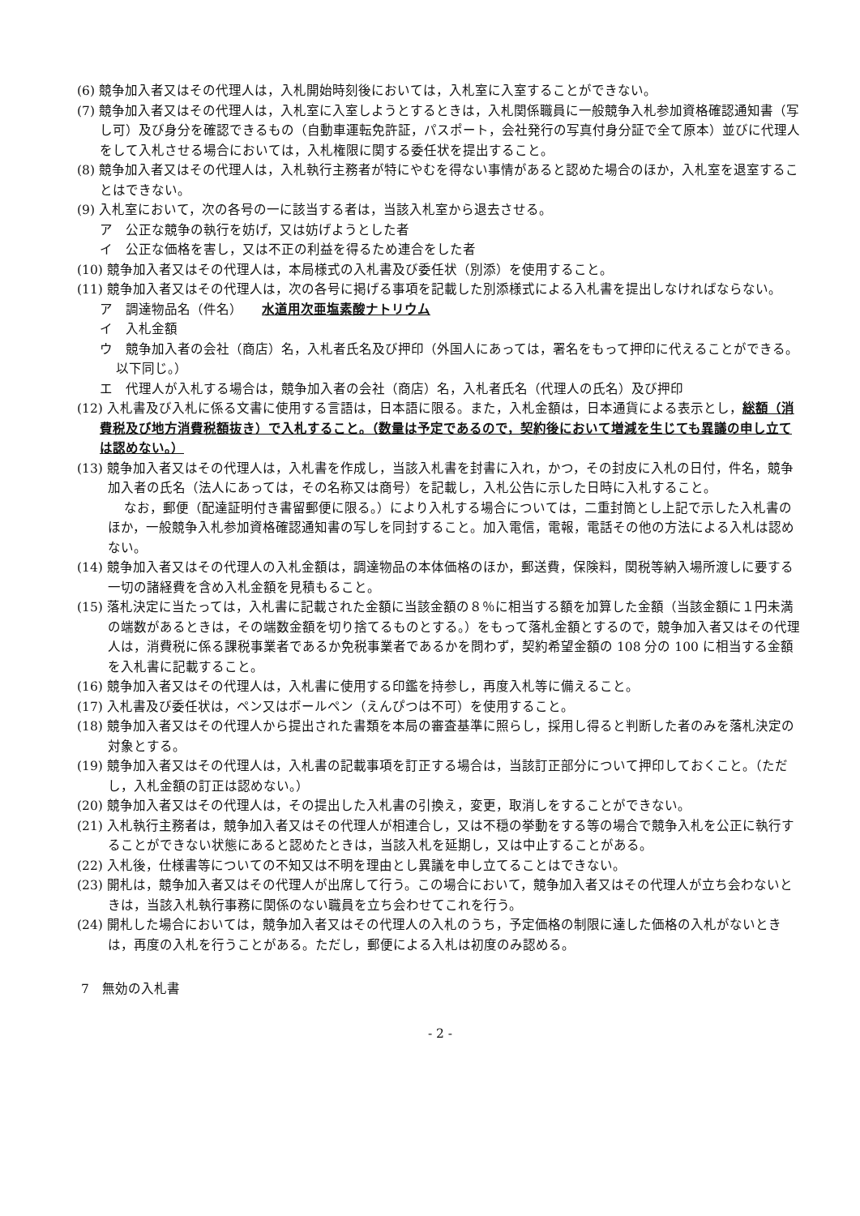(6) 競争加入者又はその代理人は，入札開始時刻後においては，入札室に入室することができない。
(7) 競争加入者又はその代理人は，入札室に入室しようとするときは，入札関係職員に一般競争入札参加資格確認通知書（写し可）及び身分を確認できるもの（自動車運転免許証，パスポート，会社発行の写真付身分証で全て原本）並びに代理人をして入札させる場合においては，入札権限に関する委任状を提出すること。
(8) 競争加入者又はその代理人は，入札執行主務者が特にやむを得ない事情があると認めた場合のほか，入札室を退室することはできない。
(9) 入札室において，次の各号の一に該当する者は，当該入札室から退去させる。
ア　公正な競争の執行を妨げ，又は妨げようとした者
イ　公正な価格を害し，又は不正の利益を得るため連合をした者
(10) 競争加入者又はその代理人は，本局様式の入札書及び委任状（別添）を使用すること。
(11) 競争加入者又はその代理人は，次の各号に掲げる事項を記載した別添様式による入札書を提出しなければならない。
ア　調達物品名（件名）　　水道用次亜塩素酸ナトリウム
イ　入札金額
ウ　競争加入者の会社（商店）名，入札者氏名及び押印（外国人にあっては，署名をもって押印に代えることができる。以下同じ。）
エ　代理人が入札する場合は，競争加入者の会社（商店）名，入札者氏名（代理人の氏名）及び押印
(12) 入札書及び入札に係る文書に使用する言語は，日本語に限る。また，入札金額は，日本通貨による表示とし，総額（消費税及び地方消費税額抜き）で入札すること。（数量は予定であるので，契約後において増減を生じても異議の申し立ては認めない。）
(13) 競争加入者又はその代理人は，入札書を作成し，当該入札書を封書に入れ，かつ，その封皮に入札の日付，件名，競争加入者の氏名（法人にあっては，その名称又は商号）を記載し，入札公告に示した日時に入札すること。
なお，郵便（配達証明付き書留郵便に限る。）により入札する場合については，二重封筒とし上記で示した入札書のほか，一般競争入札参加資格確認通知書の写しを同封すること。加入電信，電報，電話その他の方法による入札は認めない。
(14) 競争加入者又はその代理人の入札金額は，調達物品の本体価格のほか，郵送費，保険料，関税等納入場所渡しに要する一切の諸経費を含め入札金額を見積もること。
(15) 落札決定に当たっては，入札書に記載された金額に当該金額の８％に相当する額を加算した金額（当該金額に１円未満の端数があるときは，その端数金額を切り捨てるものとする。）をもって落札金額とするので，競争加入者又はその代理人は，消費税に係る課税事業者であるか免税事業者であるかを問わず，契約希望金額の 108 分の 100 に相当する金額を入札書に記載すること。
(16) 競争加入者又はその代理人は，入札書に使用する印鑑を持参し，再度入札等に備えること。
(17) 入札書及び委任状は，ペン又はボールペン（えんぴつは不可）を使用すること。
(18) 競争加入者又はその代理人から提出された書類を本局の審査基準に照らし，採用し得ると判断した者のみを落札決定の対象とする。
(19) 競争加入者又はその代理人は，入札書の記載事項を訂正する場合は，当該訂正部分について押印しておくこと。（ただし，入札金額の訂正は認めない。）
(20) 競争加入者又はその代理人は，その提出した入札書の引換え，変更，取消しをすることができない。
(21) 入札執行主務者は，競争加入者又はその代理人が相連合し，又は不穏の挙動をする等の場合で競争入札を公正に執行することができない状態にあると認めたときは，当該入札を延期し，又は中止することがある。
(22) 入札後，仕様書等についての不知又は不明を理由とし異議を申し立てることはできない。
(23) 開札は，競争加入者又はその代理人が出席して行う。この場合において，競争加入者又はその代理人が立ち会わないときは，当該入札執行事務に関係のない職員を立ち会わせてこれを行う。
(24) 開札した場合においては，競争加入者又はその代理人の入札のうち，予定価格の制限に達した価格の入札がないときは，再度の入札を行うことがある。ただし，郵便による入札は初度のみ認める。
7　無効の入札書
- 2 -